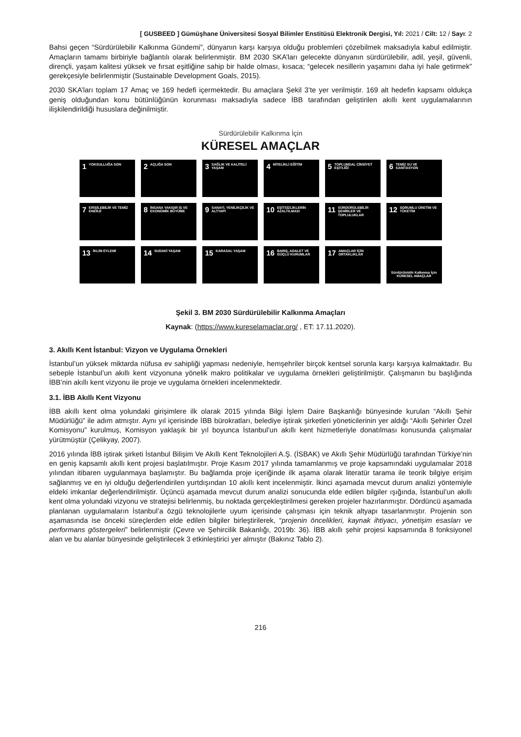[ GUSBEED ] Gümüşhane Üniversitesi Sosyal Bilimler Enstitüsü Elektronik Dergisi, Yıl: 2021 / Cilt: 12 / Sayı: 2
Bahsi geçen “Sürdürülebilir Kalkınma Gündemi”, dünyanın karşı karşıya olduğu problemleri çözebilmek maksadıyla kabul edilmiştir. Amaçların tamamı birbiriyle bağlantılı olarak belirlenmiştir. BM 2030 SKA’ları gelecekte dünyanın sürdürülebilir, adil, yeşil, güvenli, dirençli, yaşam kalitesi yüksek ve fırsat eşitliğine sahip bir halde olması, kısaca; “gelecek nesillerin yaşamını daha iyi hale getirmek” gerekçesiyle belirlenmiştir (Sustainable Development Goals, 2015).
2030 SKA’ları toplam 17 Amaç ve 169 hedefi içermektedir. Bu amaçlara Şekil 3’te yer verilmiştir. 169 alt hedefin kapsamı oldukça geniş olduğundan konu bütünlüğünün korunması maksadıyla sadece İBB tarafından geliştirilen akıllı kent uygulamalarının ilişkilendirildiği hususlara değinilmiştir.
Sürdürülebilir Kalkınma İçin
KÜRESEL AMAÇLAR
1 YOKSULLUĞA SON
2 AÇLIĞA SON
3 SAĞLIK VE KALİTELİ YAŞAM
4 NİTELİKLİ EĞİTİM
5 TOPLUMSAL CİNSİYET EŞİTLİĞİ
6 TEMİZ SU VE SANİTASYON
7 ERİŞİLEBİLİR VE TEMİZ ENERJİ
8 İNSANA YAKIŞIR İŞ VE EKONOMİK BÜYÜME
9 SANAYİ, YENİLİKÇİLİK VE ALTYAPI
10 EŞİTSİZLİKLERİN AZALTILMASI
11 SÜRDÜRÜLEBİLİR ŞEHİRLER VE TOPLULUKLAR
12 SORUMLU ÜRETİM VE TÜKETİM
13 İKLİM EYLEMİ
14 SUDAKİ YAŞAM
15 KARASAL YAŞAM
16 BARIŞ, ADALET VE GÜÇLÜ KURUMLAR
17 AMAÇLAR İÇİN ORTAKLIKLAR
Sürdürülebilir Kalkınma İçin KÜRESEL AMAÇLAR
Şekil 3. BM 2030 Sürdürülebilir Kalkınma Amaçları
Kaynak: (https://www.kureselamaclar.org/ , ET: 17.11.2020).
3. Akıllı Kent İstanbul: Vizyon ve Uygulama Örnekleri
İstanbul’un yüksek miktarda nüfusa ev sahipliği yapması nedeniyle, hemşehriler birçok kentsel sorunla karşı karşıya kalmaktadır. Bu sebeple İstanbul’un akıllı kent vizyonuna yönelik makro politikalar ve uygulama örnekleri geliştirilmiştir. Çalışmanın bu başlığında İBB’nin akıllı kent vizyonu ile proje ve uygulama örnekleri incelenmektedir.
3.1. İBB Akıllı Kent Vizyonu
İBB akıllı kent olma yolundaki girişimlere ilk olarak 2015 yılında Bilgi İşlem Daire Başkanlığı bünyesinde kurulan “Akıllı Şehir Müdürlüğü” ile adım atmıştır. Aynı yıl içerisinde İBB bürokratları, belediye iştirak şirketleri yöneticilerinin yer aldığı “Akıllı Şehirler Özel Komisyonu” kurulmuş, Komisyon yaklaşık bir yıl boyunca İstanbul’un akıllı kent hizmetleriyle donatılması konusunda çalışmalar yürütmüştür (Çelikyay, 2007).
2016 yılında İBB iştirak şirketi İstanbul Bilişim Ve Akıllı Kent Teknolojileri A.Ş. (İSBAK) ve Akıllı Şehir Müdürlüğü tarafından Türkiye’nin en geniş kapsamlı akıllı kent projesi başlatılmıştır. Proje Kasım 2017 yılında tamamlanmış ve proje kapsamındaki uygulamalar 2018 yılından itibaren uygulanmaya başlamıştır. Bu bağlamda proje içeriğinde ilk aşama olarak literatür tarama ile teorik bilgiye erişim sağlanmış ve en iyi olduğu değerlendirilen yurtdışından 10 akıllı kent incelenmiştir. İkinci aşamada mevcut durum analizi yöntemiyle eldeki imkanlar değerlendirilmiştir. Üçüncü aşamada mevcut durum analizi sonucunda elde edilen bilgiler ışığında, İstanbul’un akıllı kent olma yolundaki vizyonu ve stratejisi belirlenmiş, bu noktada gerçekleştirilmesi gereken projeler hazırlanmıştır. Dördüncü aşamada planlanan uygulamaların İstanbul’a özgü teknolojilerle uyum içerisinde çalışması için teknik altyapı tasarlanmıştır. Projenin son aşamasında ise önceki süreçlerden elde edilen bilgiler birleştirilerek, “projenin öncelikleri, kaynak ihtiyacı, yönetişim esasları ve performans göstergeleri” belirlenmiştir (Çevre ve Şehircilik Bakanlığı, 2019b: 36). İBB akıllı şehir projesi kapsamında 8 fonksiyonel alan ve bu alanlar bünyesinde geliştirilecek 3 etkinleştirici yer almıştır (Bakınız Tablo 2).
216